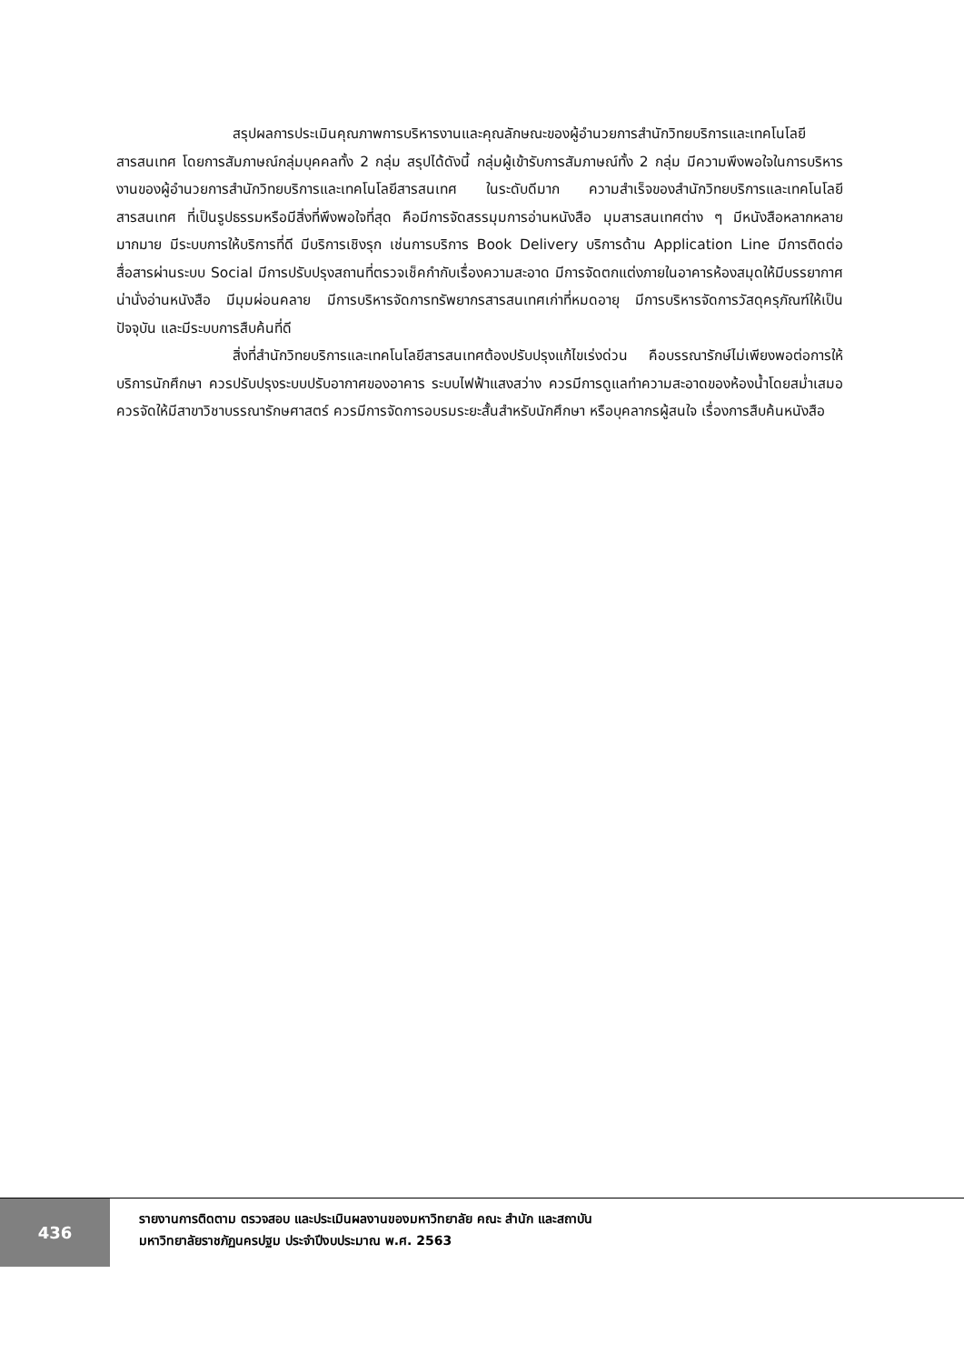สรุปผลการประเมินคุณภาพการบริหารงานและคุณลักษณะของผู้อำนวยการสำนักวิทยบริการและเทคโนโลยีสารสนเทศ โดยการสัมภาษณ์กลุ่มบุคคลทั้ง 2 กลุ่ม สรุปได้ดังนี้ กลุ่มผู้เข้ารับการสัมภาษณ์ทั้ง 2 กลุ่ม มีความพึงพอใจในการบริหารงานของผู้อำนวยการสำนักวิทยบริการและเทคโนโลยีสารสนเทศ ในระดับดีมาก ความสำเร็จของสำนักวิทยบริการและเทคโนโลยีสารสนเทศ ที่เป็นรูปธรรมหรือมีสิ่งที่พึงพอใจที่สุด คือมีการจัดสรรมุมการอ่านหนังสือ มุมสารสนเทศต่าง ๆ มีหนังสือหลากหลายมากมาย มีระบบการให้บริการที่ดี มีบริการเชิงรุก เช่นการบริการ Book Delivery บริการด้าน Application Line มีการติดต่อสื่อสารผ่านระบบ Social มีการปรับปรุงสถานที่ตรวจเช็คกำกับเรื่องความสะอาด มีการจัดตกแต่งภายในอาคารห้องสมุดให้มีบรรยากาศน่านั่งอ่านหนังสือ มีมุมผ่อนคลาย มีการบริหารจัดการทรัพยากรสารสนเทศเก่าที่หมดอายุ มีการบริหารจัดการวัสดุครุภัณฑ์ให้เป็นปัจจุบัน และมีระบบการสืบค้นที่ดี
สิ่งที่สำนักวิทยบริการและเทคโนโลยีสารสนเทศต้องปรับปรุงแก้ไขเร่งด่วน คือบรรณารักษ์ไม่เพียงพอต่อการให้บริการนักศึกษา ควรปรับปรุงระบบปรับอากาศของอาคาร ระบบไฟฟ้าแสงสว่าง ควรมีการดูแลทำความสะอาดของห้องน้ำโดยสม่ำเสมอ ควรจัดให้มีสาขาวิชาบรรณารักษศาสตร์ ควรมีการจัดการอบรมระยะสั้นสำหรับนักศึกษา หรือบุคลากรผู้สนใจ เรื่องการสืบค้นหนังสือ
436
รายงานการติดตาม ตรวจสอบ และประเมินผลงานของมหาวิทยาลัย คณะ สำนัก และสถาบัน
มหาวิทยาลัยราชภัฏนครปฐม ประจำปีงบประมาณ พ.ศ. 2563